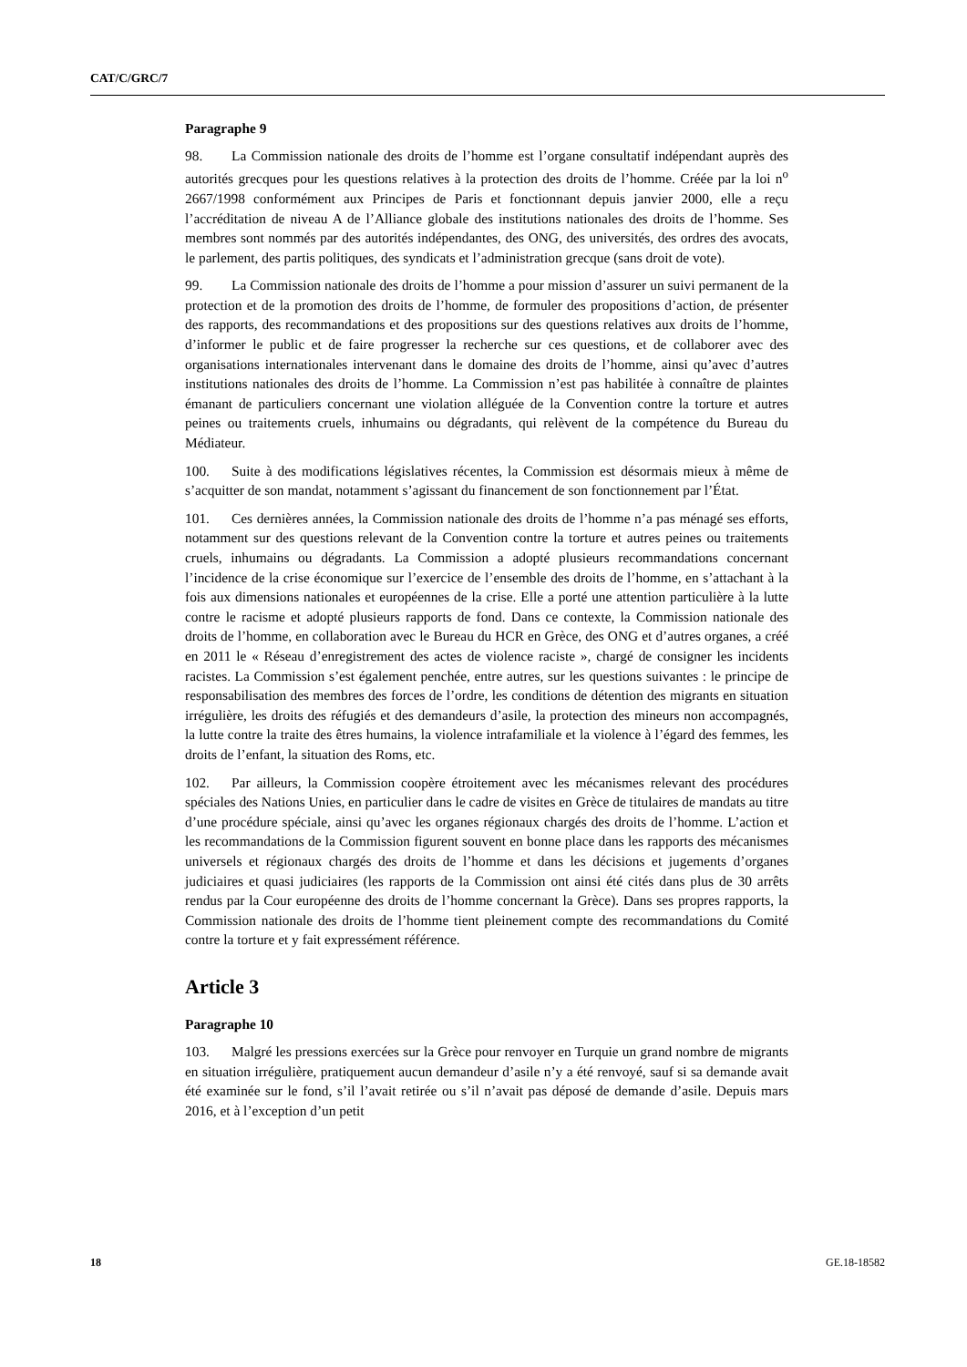CAT/C/GRC/7
Paragraphe 9
98. La Commission nationale des droits de l’homme est l’organe consultatif indépendant auprès des autorités grecques pour les questions relatives à la protection des droits de l’homme. Créée par la loi n<sup>o</sup> 2667/1998 conformément aux Principes de Paris et fonctionnant depuis janvier 2000, elle a reçu l’accréditation de niveau A de l’Alliance globale des institutions nationales des droits de l’homme. Ses membres sont nommés par des autorités indépendantes, des ONG, des universités, des ordres des avocats, le parlement, des partis politiques, des syndicats et l’administration grecque (sans droit de vote).
99. La Commission nationale des droits de l’homme a pour mission d’assurer un suivi permanent de la protection et de la promotion des droits de l’homme, de formuler des propositions d’action, de présenter des rapports, des recommandations et des propositions sur des questions relatives aux droits de l’homme, d’informer le public et de faire progresser la recherche sur ces questions, et de collaborer avec des organisations internationales intervenant dans le domaine des droits de l’homme, ainsi qu’avec d’autres institutions nationales des droits de l’homme. La Commission n’est pas habilitée à connaître de plaintes émanant de particuliers concernant une violation alléguée de la Convention contre la torture et autres peines ou traitements cruels, inhumains ou dégradants, qui relèvent de la compétence du Bureau du Médiateur.
100. Suite à des modifications législatives récentes, la Commission est désormais mieux à même de s’acquitter de son mandat, notamment s’agissant du financement de son fonctionnement par l’État.
101. Ces dernières années, la Commission nationale des droits de l’homme n’a pas ménagé ses efforts, notamment sur des questions relevant de la Convention contre la torture et autres peines ou traitements cruels, inhumains ou dégradants. La Commission a adopté plusieurs recommandations concernant l’incidence de la crise économique sur l’exercice de l’ensemble des droits de l’homme, en s’attachant à la fois aux dimensions nationales et européennes de la crise. Elle a porté une attention particulière à la lutte contre le racisme et adopté plusieurs rapports de fond. Dans ce contexte, la Commission nationale des droits de l’homme, en collaboration avec le Bureau du HCR en Grèce, des ONG et d’autres organes, a créé en 2011 le « Réseau d’enregistrement des actes de violence raciste », chargé de consigner les incidents racistes. La Commission s’est également penchée, entre autres, sur les questions suivantes : le principe de responsabilisation des membres des forces de l’ordre, les conditions de détention des migrants en situation irrégulière, les droits des réfugiés et des demandeurs d’asile, la protection des mineurs non accompagnés, la lutte contre la traite des êtres humains, la violence intrafamiliale et la violence à l’égard des femmes, les droits de l’enfant, la situation des Roms, etc.
102. Par ailleurs, la Commission coopère étroitement avec les mécanismes relevant des procédures spéciales des Nations Unies, en particulier dans le cadre de visites en Grèce de titulaires de mandats au titre d’une procédure spéciale, ainsi qu’avec les organes régionaux chargés des droits de l’homme. L’action et les recommandations de la Commission figurent souvent en bonne place dans les rapports des mécanismes universels et régionaux chargés des droits de l’homme et dans les décisions et jugements d’organes judiciaires et quasi judiciaires (les rapports de la Commission ont ainsi été cités dans plus de 30 arrêts rendus par la Cour européenne des droits de l’homme concernant la Grèce). Dans ses propres rapports, la Commission nationale des droits de l’homme tient pleinement compte des recommandations du Comité contre la torture et y fait expressément référence.
Article 3
Paragraphe 10
103. Malgré les pressions exercées sur la Grèce pour renvoyer en Turquie un grand nombre de migrants en situation irrégulière, pratiquement aucun demandeur d’asile n’y a été renvoyé, sauf si sa demande avait été examinée sur le fond, s’il l’avait retirée ou s’il n’avait pas déposé de demande d’asile. Depuis mars 2016, et à l’exception d’un petit
18 GE.18-18582